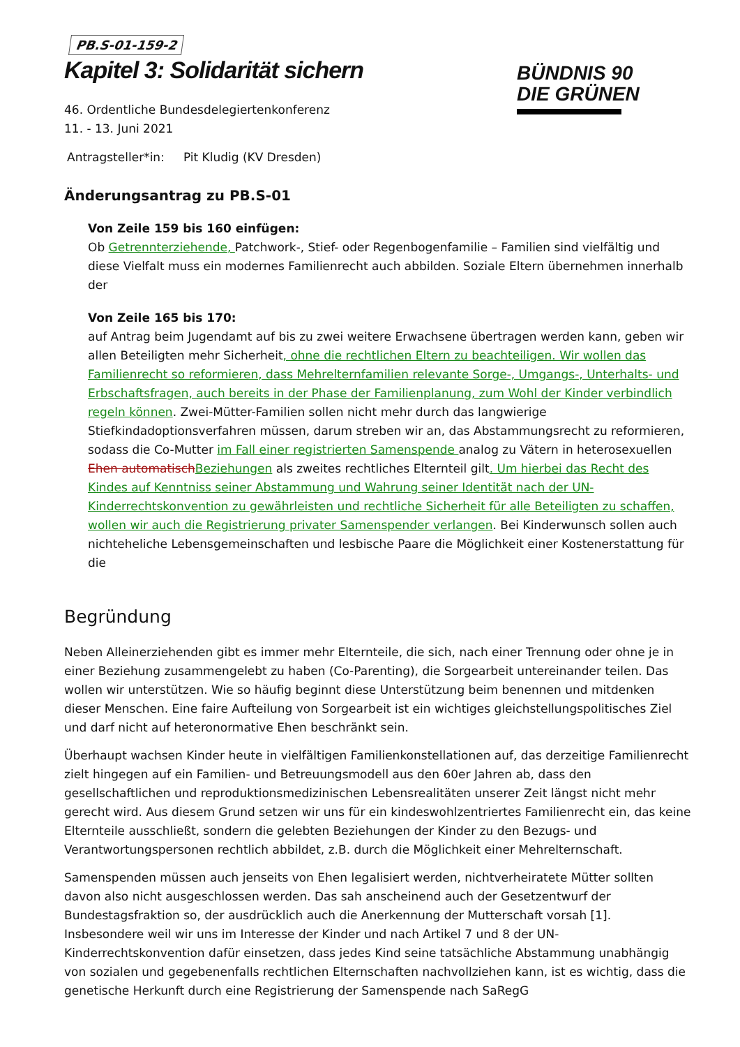BÜNDNIS 90
DIE GRÜNEN
PB.S-01-159-2
Kapitel 3: Solidarität sichern
46. Ordentliche Bundesdelegiertenkonferenz
11. - 13. Juni 2021
Antragsteller*in: Pit Kludig (KV Dresden)
Änderungsantrag zu PB.S-01
Von Zeile 159 bis 160 einfügen:
Ob Getrennterziehende, Patchwork-, Stief- oder Regenbogenfamilie – Familien sind vielfältig und diese Vielfalt muss ein modernes Familienrecht auch abbilden. Soziale Eltern übernehmen innerhalb der
Von Zeile 165 bis 170:
auf Antrag beim Jugendamt auf bis zu zwei weitere Erwachsene übertragen werden kann, geben wir allen Beteiligten mehr Sicherheit, ohne die rechtlichen Eltern zu beachteiligen. Wir wollen das Familienrecht so reformieren, dass Mehrelternfamilien relevante Sorge-, Umgangs-, Unterhalts- und Erbschaftsfragen, auch bereits in der Phase der Familienplanung, zum Wohl der Kinder verbindlich regeln können. Zwei-Mütter-Familien sollen nicht mehr durch das langwierige Stiefkindadoptionsverfahren müssen, darum streben wir an, das Abstammungsrecht zu reformieren, sodass die Co-Mutter im Fall einer registrierten Samenspende analog zu Vätern in heterosexuellen Ehen automatisch Beziehungen als zweites rechtliches Elternteil gilt. Um hierbei das Recht des Kindes auf Kenntniss seiner Abstammung und Wahrung seiner Identität nach der UN-Kinderrechtskonvention zu gewährleisten und rechtliche Sicherheit für alle Beteiligten zu schaffen, wollen wir auch die Registrierung privater Samenspender verlangen. Bei Kinderwunsch sollen auch nichteheliche Lebensgemeinschaften und lesbische Paare die Möglichkeit einer Kostenerstattung für die
Begründung
Neben Alleinerziehenden gibt es immer mehr Elternteile, die sich, nach einer Trennung oder ohne je in einer Beziehung zusammengelebt zu haben (Co-Parenting), die Sorgearbeit untereinander teilen. Das wollen wir unterstützen. Wie so häufig beginnt diese Unterstützung beim benennen und mitdenken dieser Menschen. Eine faire Aufteilung von Sorgearbeit ist ein wichtiges gleichstellungspolitisches Ziel und darf nicht auf heteronormative Ehen beschränkt sein.
Überhaupt wachsen Kinder heute in vielfältigen Familienkonstellationen auf, das derzeitige Familienrecht zielt hingegen auf ein Familien- und Betreuungsmodell aus den 60er Jahren ab, dass den gesellschaftlichen und reproduktionsmedizinischen Lebensrealitäten unserer Zeit längst nicht mehr gerecht wird. Aus diesem Grund setzen wir uns für ein kindeswohlzentriertes Familienrecht ein, das keine Elternteile ausschließt, sondern die gelebten Beziehungen der Kinder zu den Bezugs- und Verantwortungspersonen rechtlich abbildet, z.B. durch die Möglichkeit einer Mehrelternschaft.
Samenspenden müssen auch jenseits von Ehen legalisiert werden, nichtverheiratete Mütter sollten davon also nicht ausgeschlossen werden. Das sah anscheinend auch der Gesetzentwurf der Bundestagsfraktion so, der ausdrücklich auch die Anerkennung der Mutterschaft vorsah [1]. Insbesondere weil wir uns im Interesse der Kinder und nach Artikel 7 und 8 der UN-Kinderrechtskonvention dafür einsetzen, dass jedes Kind seine tatsächliche Abstammung unabhängig von sozialen und gegebenenfalls rechtlichen Elternschaften nachvollziehen kann, ist es wichtig, dass die genetische Herkunft durch eine Registrierung der Samenspende nach SaRegG